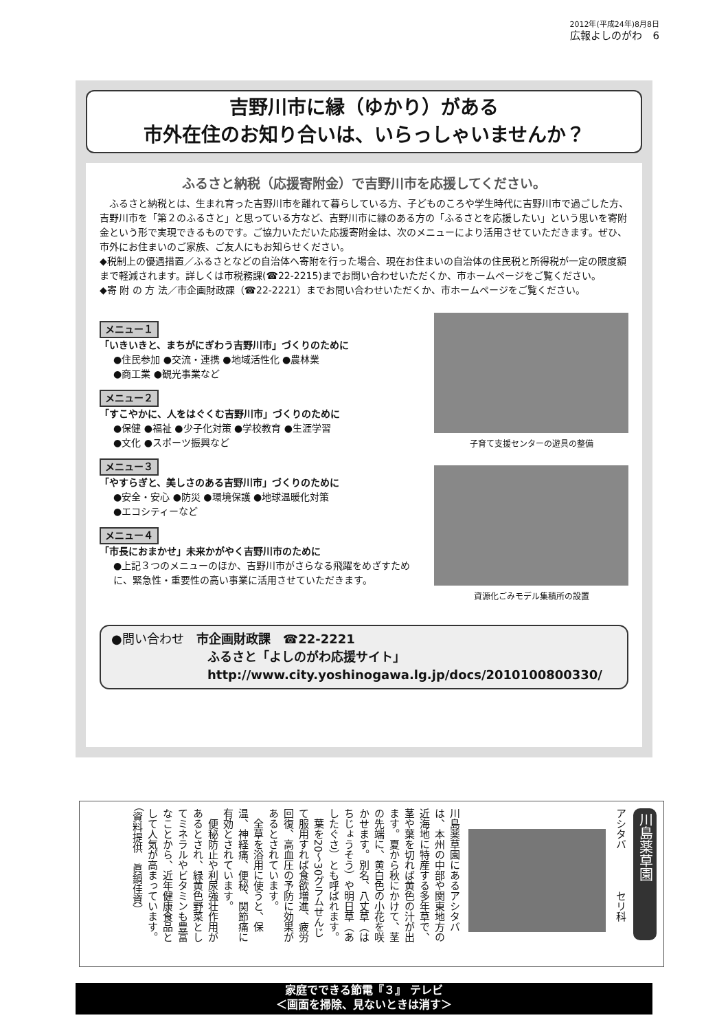2012年(平成24年)8月8日
広報よしのがわ　6
吉野川市に縁（ゆかり）がある
市外在住のお知り合いは、いらっしゃいませんか？
ふるさと納税（応援寄附金）で吉野川市を応援してください。
　ふるさと納税とは、生まれ育った吉野川市を離れて暮らしている方、子どものころや学生時代に吉野川市で過ごした方、吉野川市を「第２のふるさと」と思っている方など、吉野川市に縁のある方の「ふるさとを応援したい」という思いを寄附金という形で実現できるものです。ご協力いただいた応援寄附金は、次のメニューにより活用させていただきます。ぜひ、市外にお住まいのご家族、ご友人にもお知らせください。
◆税制上の優遇措置／ふるさとなどの自治体へ寄附を行った場合、現在お住まいの自治体の住民税と所得税が一定の限度額まで軽減されます。詳しくは市税務課(☎22-2215)までお問い合わせいただくか、市ホームページをご覧ください。
◆寄 附 の 方 法／市企画財政課（☎22-2221）までお問い合わせいただくか、市ホームページをご覧ください。
メニュー１
「いきいきと、まちがにぎわう吉野川市」づくりのために
●住民参加 ●交流・連携 ●地域活性化 ●農林業
●商工業 ●観光事業など
メニュー２
「すこやかに、人をはぐくむ吉野川市」づくりのために
●保健 ●福祉 ●少子化対策 ●学校教育 ●生涯学習
●文化 ●スポーツ振興など
メニュー３
「やすらぎと、美しさのある吉野川市」づくりのために
●安全・安心 ●防災 ●環境保護 ●地球温暖化対策
●エコシティーなど
メニュー４
「市長におまかせ」未来かがやく吉野川市のために
●上記３つのメニューのほか、吉野川市がさらなる飛躍をめざすために、緊急性・重要性の高い事業に活用させていただきます。
子育て支援センターの遊具の整備
資源化ごみモデル集積所の設置
●問い合わせ　市企画財政課　☎22-2221
ふるさと「よしのがわ応援サイト」
http://www.city.yoshinogawa.lg.jp/docs/2010100800330/
川島薬草園
アシタバ　　　　セリ科
川島薬草園にあるアシタバは、本州の中部や関東地方の近海地に特産する多年草で、茎や葉を切れば黄色の汁が出ます。夏から秋にかけて、茎の先端に、黄白色の小花を咲かせます。別名、八丈草（はちじょうそう）や明日草（あしたぐさ）とも呼ばれます。
　葉を20～30グラムせんじて服用すれば食欲増進、疲労回復、高血圧の予防に効果があるとされています。
　全草を浴用に使うと、保温、神経痛、便秘、関節痛に有効とされています。
　便秘防止や利尿強壮作用があるとされ、緑黄色野菜としてミネラルやビタミンも豊富なことから、近年健康食品として人気が高まっています。
（資料提供　眞鍋佳資）
家庭でできる節電『３』 テレビ
＜画面を掃除、見ないときは消す＞